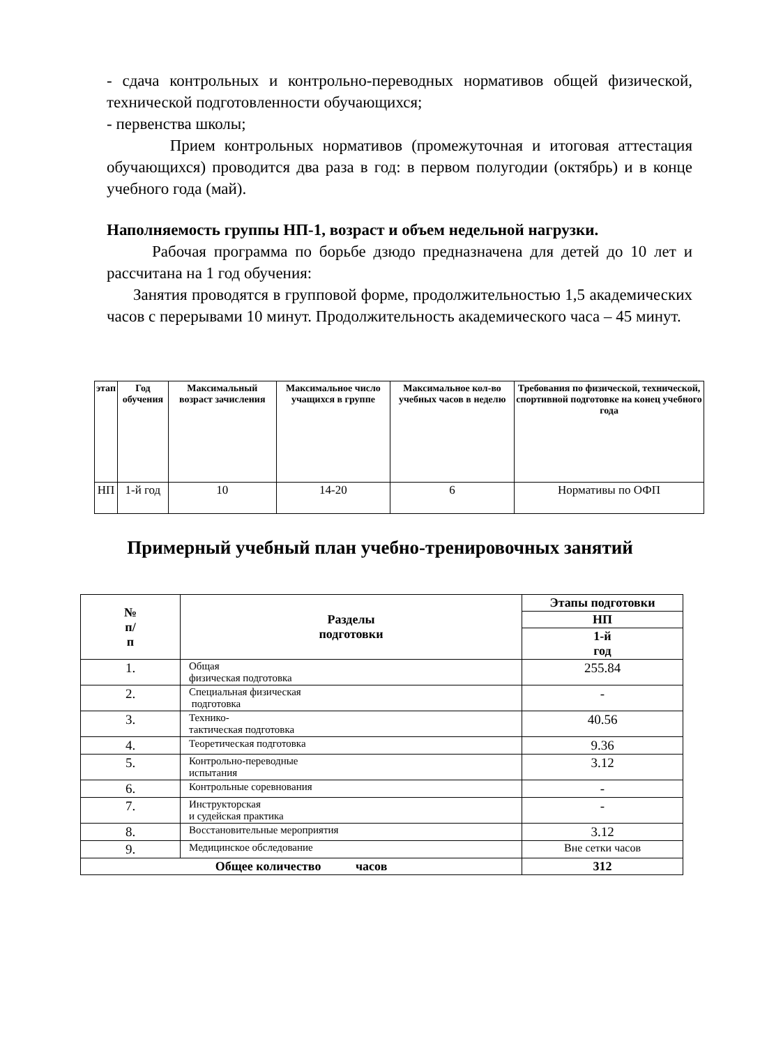- сдача контрольных и контрольно-переводных нормативов общей физической, технической подготовленности обучающихся;
- первенства школы;
Прием контрольных нормативов (промежуточная и итоговая аттестация обучающихся) проводится два раза в год: в первом полугодии (октябрь) и в конце учебного года (май).
Наполняемость группы НП-1, возраст и объем недельной нагрузки.
Рабочая программа по борьбе дзюдо предназначена для детей до 10 лет и рассчитана на 1 год обучения:
Занятия проводятся в групповой форме, продолжительностью 1,5 академических часов с перерывами 10 минут. Продолжительность академического часа – 45 минут.
| этап | Год обучения | Максимальный возраст зачисления | Максимальное число учащихся в группе | Максимальное кол-во учебных часов в неделю | Требования по физической, технической, спортивной подготовке на конец учебного года |
| --- | --- | --- | --- | --- | --- |
| НП | 1-й год | 10 | 14-20 | 6 | Нормативы по ОФП |
Примерный учебный план учебно-тренировочных занятий
| № п/ п | Разделы подготовки | Этапы подготовки |
| --- | --- | --- |
| | | НП |
| | | 1-й год |
| 1. | Общая физическая подготовка | 255.84 |
| 2. | Специальная физическая подготовка | - |
| 3. | Технико- тактическая подготовка | 40.56 |
| 4. | Теоретическая подготовка | 9.36 |
| 5. | Контрольно-переводные испытания | 3.12 |
| 6. | Контрольные соревнования | - |
| 7. | Инструкторская и судейская практика | - |
| 8. | Восстановительные мероприятия | 3.12 |
| 9. | Медицинское обследование | Вне сетки часов |
| Общее количество часов | | 312 |